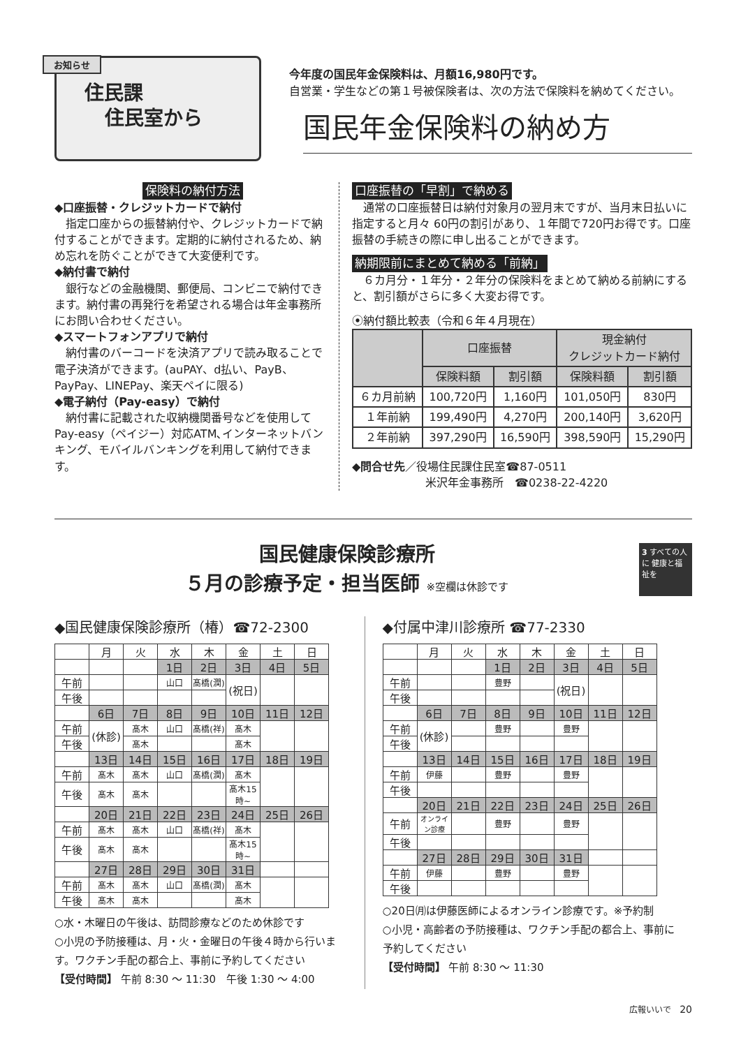お知らせ
住民課
住民室から
今年度の国民年金保険料は、月額16,980円です。
自営業・学生などの第１号被保険者は、次の方法で保険料を納めてください。
国民年金保険料の納め方
保険料の納付方法
◆口座振替・クレジットカードで納付
　指定口座からの振替納付や、クレジットカードで納付することができます。定期的に納付されるため、納め忘れを防ぐことができて大変便利です。
◆納付書で納付
　銀行などの金融機関、郵便局、コンビニで納付できます。納付書の再発行を希望される場合は年金事務所にお問い合わせください。
◆スマートフォンアプリで納付
　納付書のバーコードを決済アプリで読み取ることで電子決済ができます。(auPAY、d払い、PayB、PayPay、LINEPay、楽天ペイに限る)
◆電子納付（Pay-easy）で納付
　納付書に記載された収納機関番号などを使用してPay-easy（ペイジー）対応ATM､インターネットバンキング、モバイルバンキングを利用して納付できます。
口座振替の「早割」で納める
　通常の口座振替日は納付対象月の翌月末ですが、当月末日払いに指定すると月々 60円の割引があり、１年間で720円お得です。口座振替の手続きの際に申し出ることができます。
納期限前にまとめて納める「前納」
　６カ月分・１年分・２年分の保険料をまとめて納める前納にすると、割引額がさらに多く大変お得です。
⦿納付額比較表（令和６年４月現在）
| | 口座振替 | | 現金納付 クレジットカード納付 | |
| --- | --- | --- | --- | --- |
| | 保険料額 | 割引額 | 保険料額 | 割引額 |
| ６カ月前納 | 100,720円 | 1,160円 | 101,050円 | 830円 |
| １年前納 | 199,490円 | 4,270円 | 200,140円 | 3,620円 |
| ２年前納 | 397,290円 | 16,590円 | 398,590円 | 15,290円 |
◆問合せ先／役場住民課住民室☎87-0511
米沢年金事務所　☎0238-22-4220
国民健康保険診療所
５月の診療予定・担当医師 ※空欄は休診です
3 すべての人に 健康と福祉を
◆国民健康保険診療所（椿）☎72-2300
| | 月 | 火 | 水 | 木 | 金 | 土 | 日 |
| | | | 1日 | 2日 | 3日 | 4日 | 5日 |
| 午前 | | | 山口 | 髙橋(潤) | (祝日) | | |
| 午後 | | | | | | | |
| | 6日 | 7日 | 8日 | 9日 | 10日 | 11日 | 12日 |
| 午前 | (休診) | 髙木 | 山口 | 髙橋(祥) | 髙木 | | |
| 午後 | | 髙木 | | | 髙木 | | |
| | 13日 | 14日 | 15日 | 16日 | 17日 | 18日 | 19日 |
| 午前 | 髙木 | 髙木 | 山口 | 髙橋(潤) | 髙木 | | |
| 午後 | 髙木 | 髙木 | | | 髙木15時~ | | |
| | 20日 | 21日 | 22日 | 23日 | 24日 | 25日 | 26日 |
| 午前 | 髙木 | 髙木 | 山口 | 髙橋(祥) | 髙木 | | |
| 午後 | 髙木 | 髙木 | | | 髙木15時~ | | |
| | 27日 | 28日 | 29日 | 30日 | 31日 | | |
| 午前 | 髙木 | 髙木 | 山口 | 髙橋(潤) | 髙木 | | |
| 午後 | 髙木 | 髙木 | | | 髙木 | | |
○水・木曜日の午後は、訪問診療などのため休診です
○小児の予防接種は、月・火・金曜日の午後４時から行います。ワクチン手配の都合上、事前に予約してください
【受付時間】 午前 8:30 ～ 11:30　午後 1:30 ～ 4:00
◆付属中津川診療所 ☎77-2330
| | 月 | 火 | 水 | 木 | 金 | 土 | 日 |
| | | | 1日 | 2日 | 3日 | 4日 | 5日 |
| 午前 | | | 豊野 | | (祝日) | | |
| 午後 | | | | | | | |
| | 6日 | 7日 | 8日 | 9日 | 10日 | 11日 | 12日 |
| 午前 | (休診) | | 豊野 | | 豊野 | | |
| 午後 | | | | | | | |
| | 13日 | 14日 | 15日 | 16日 | 17日 | 18日 | 19日 |
| 午前 | 伊藤 | | 豊野 | | 豊野 | | |
| 午後 | | | | | | | |
| | 20日 | 21日 | 22日 | 23日 | 24日 | 25日 | 26日 |
| 午前 | オンライン診療 | | 豊野 | | 豊野 | | |
| 午後 | | | | | | | |
| | 27日 | 28日 | 29日 | 30日 | 31日 | | |
| 午前 | 伊藤 | | 豊野 | | 豊野 | | |
| 午後 | | | | | | | |
○20日㈪は伊藤医師によるオンライン診療です。※予約制
○小児・高齢者の予防接種は、ワクチン手配の都合上、事前に予約してください
【受付時間】 午前 8:30 ～ 11:30
広報いいで　20